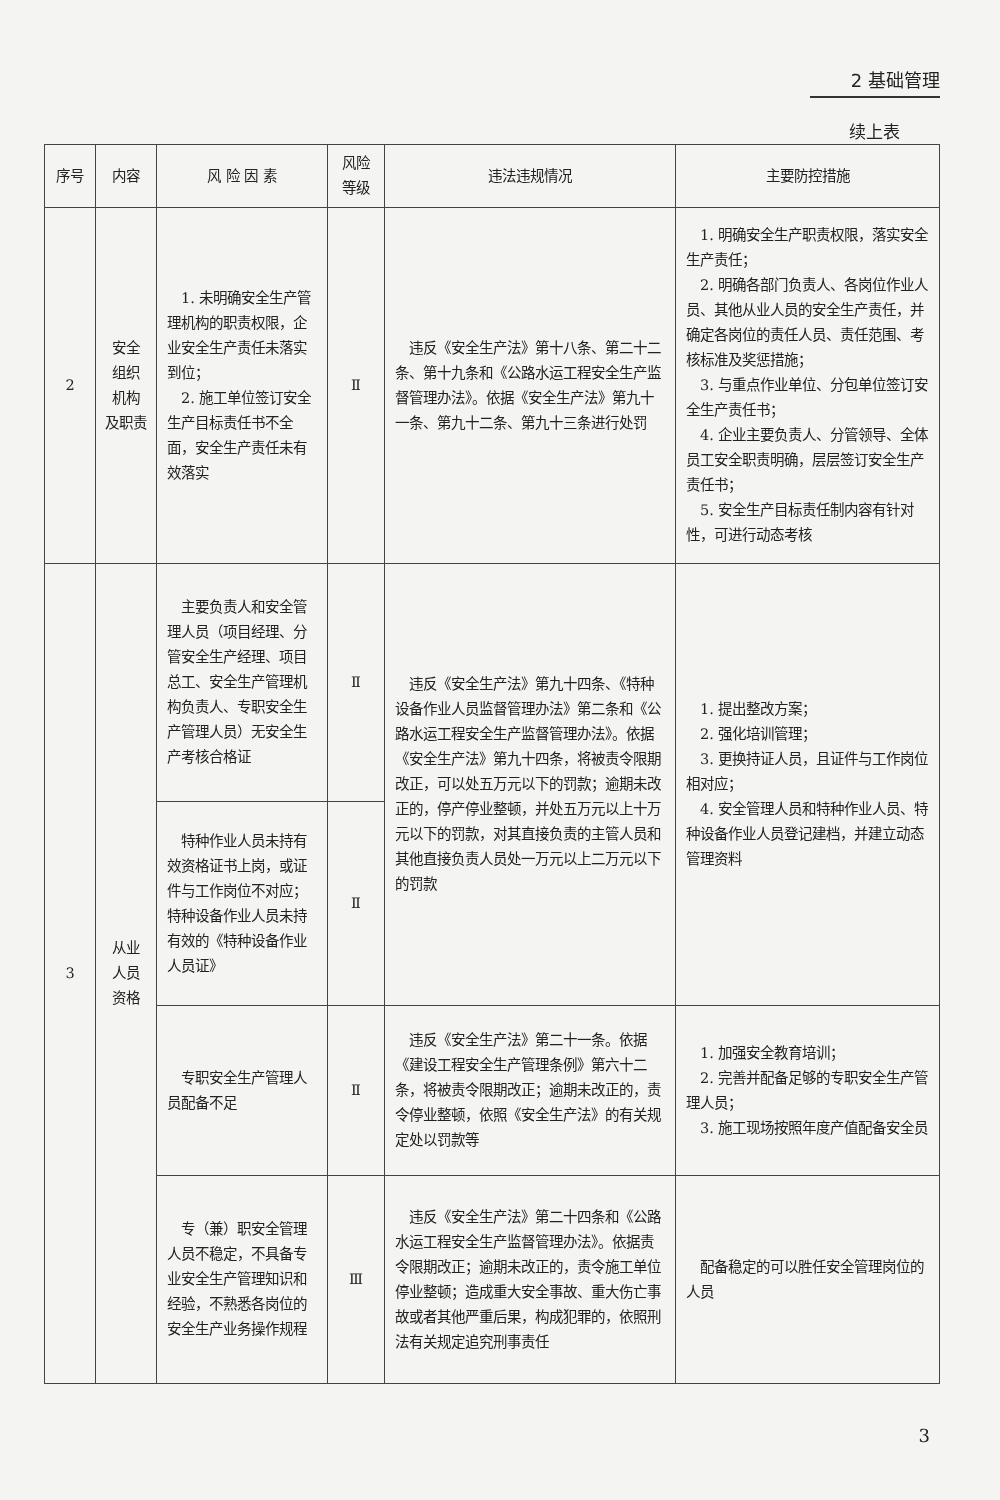2 基础管理
续上表
| 序号 | 内容 | 风 险 因 素 | 风险 等级 | 违法违规情况 | 主要防控措施 |
| --- | --- | --- | --- | --- | --- |
| 2 | 安全 组织 机构 及职责 | 1. 未明确安全生产管理机构的职责权限，企业安全生产责任未落实到位； 2. 施工单位签订安全生产目标责任书不全面，安全生产责任未有效落实 | Ⅱ | 违反《安全生产法》第十八条、第二十二条、第十九条和《公路水运工程安全生产监督管理办法》。依据《安全生产法》第九十一条、第九十二条、第九十三条进行处罚 | 1. 明确安全生产职责权限，落实安全生产责任； 2. 明确各部门负责人、各岗位作业人员、其他从业人员的安全生产责任，并确定各岗位的责任人员、责任范围、考核标准及奖惩措施； 3. 与重点作业单位、分包单位签订安全生产责任书； 4. 企业主要负责人、分管领导、全体员工安全职责明确，层层签订安全生产责任书； 5. 安全生产目标责任制内容有针对性，可进行动态考核 |
| 3 | 从业 人员 资格 | 主要负责人和安全管理人员（项目经理、分管安全生产经理、项目总工、安全生产管理机构负责人、专职安全生产管理人员）无安全生产考核合格证 | Ⅱ | 违反《安全生产法》第九十四条、《特种设备作业人员监督管理办法》第二条和《公路水运工程安全生产监督管理办法》。依据《安全生产法》第九十四条，将被责令限期改正，可以处五万元以下的罚款；逾期未改正的，停产停业整顿，并处五万元以上十万元以下的罚款，对其直接负责的主管人员和其他直接负责人员处一万元以上二万元以下的罚款 | 1. 提出整改方案； 2. 强化培训管理； 3. 更换持证人员，且证件与工作岗位相对应； 4. 安全管理人员和特种作业人员、特种设备作业人员登记建档，并建立动态管理资料 |
| | | 特种作业人员未持有效资格证书上岗，或证件与工作岗位不对应；特种设备作业人员未持有效的《特种设备作业人员证》 | Ⅱ | | |
| | | 专职安全生产管理人员配备不足 | Ⅱ | 违反《安全生产法》第二十一条。依据《建设工程安全生产管理条例》第六十二条，将被责令限期改正；逾期未改正的，责令停业整顿，依照《安全生产法》的有关规定处以罚款等 | 1. 加强安全教育培训； 2. 完善并配备足够的专职安全生产管理人员； 3. 施工现场按照年度产值配备安全员 |
| | | 专（兼）职安全管理人员不稳定，不具备专业安全生产管理知识和经验，不熟悉各岗位的安全生产业务操作规程 | Ⅲ | 违反《安全生产法》第二十四条和《公路水运工程安全生产监督管理办法》。依据责令限期改正；逾期未改正的，责令施工单位停业整顿；造成重大安全事故、重大伤亡事故或者其他严重后果，构成犯罪的，依照刑法有关规定追究刑事责任 | 配备稳定的可以胜任安全管理岗位的人员 |
3